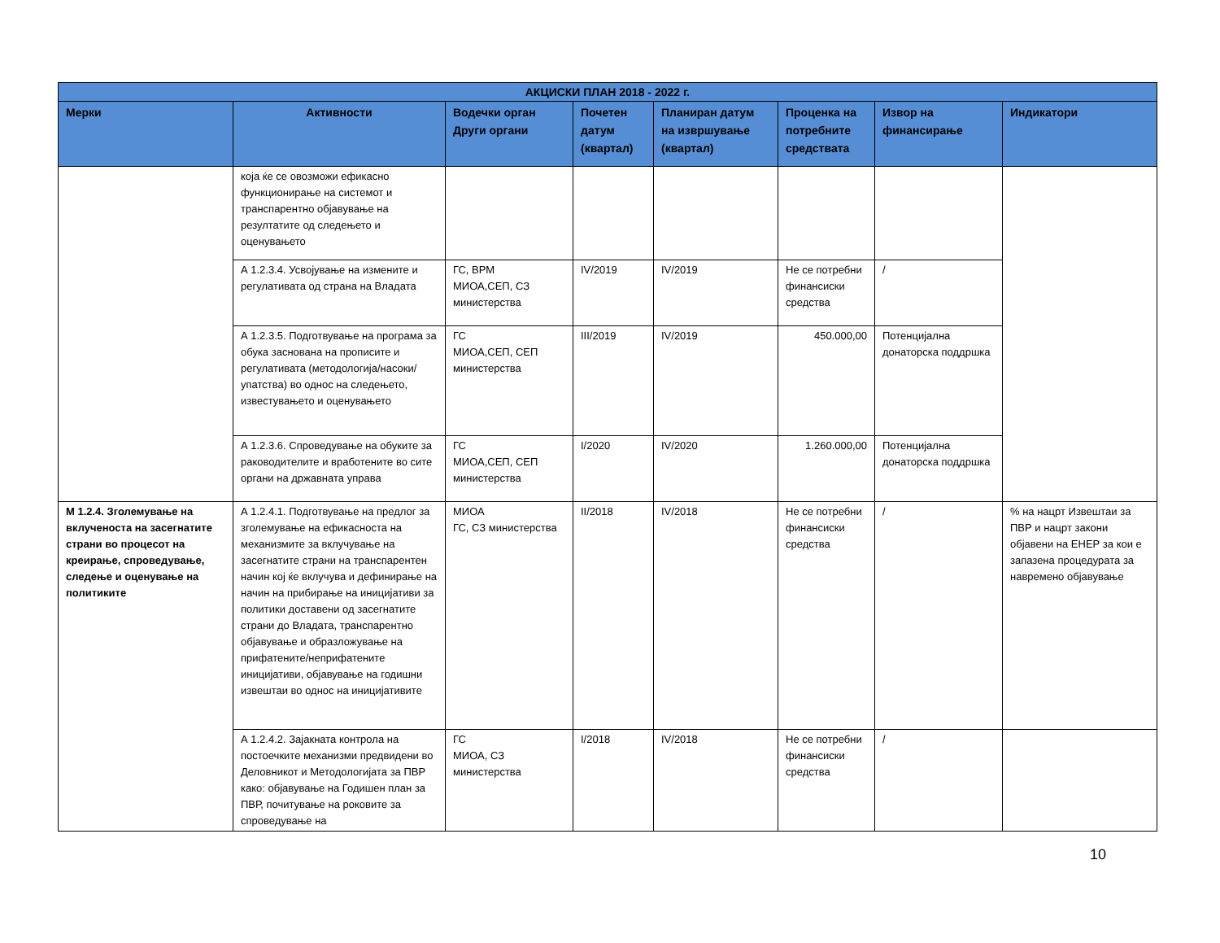| АКЦИСКИ ПЛАН 2018 - 2022 г. | | | | | | | |
| --- | --- | --- | --- | --- | --- | --- | --- |
| Мерки | Активности | Водечки орган Други органи | Почетен датум (квартал) | Планиран датум на извршување (квартал) | Проценка на потребните средствата | Извор на финансирање | Индикатори |
| | која ќе се овозможи ефикасно функционирање на системот и транспарентно објавување на резултатите од следењето и оценувањето | | | | | | |
| | А 1.2.3.4. Усвојување на измените и регулативата од страна на Владата | ГС, ВРМ МИОА,СЕП, СЗ министерства | IV/2019 | IV/2019 | Не се потребни финансиски средства | / | |
| | А 1.2.3.5. Подготвување на програма за обука заснована на прописите и регулативата (методологија/насоки/упатства) во однос на следењето, известувањето и оценувањето | ГС МИОА,СЕП, СЕП министерства | III/2019 | IV/2019 | 450.000,00 | Потенцијална донаторска поддршка | |
| | А 1.2.3.6. Спроведување на обуките за раководителите и вработените во сите органи на државната управа | ГС МИОА,СЕП, СЕП министерства | I/2020 | IV/2020 | 1.260.000,00 | Потенцијална донаторска поддршка | |
| М 1.2.4. Зголемување на вклученоста на засегнатите страни во процесот на креирање, спроведување, следење и оценување на политиките | А 1.2.4.1. Подготвување на предлог за зголемување на ефикасноста на механизмите за вклучување на засегнатите страни на транспарентен начин кој ќе вклучува и дефинирање на начин на прибирање на иницијативи за политики доставени од засегнатите страни до Владата, транспарентно објавување и образложување на прифатените/неприфатените иницијативи, објавување на годишни извештаи во однос на иницијативите | МИОА ГС, СЗ министерства | II/2018 | IV/2018 | Не се потребни финансиски средства | / | % на нацрт Извештаи за ПВР и нацрт закони објавени на ЕНЕР за кои е запазена процедурата за навремено објавување |
| | А 1.2.4.2. Зајакната контрола на постоечките механизми предвидени во Деловникот и Методологијата за ПВР како: објавување на Годишен план за ПВР, почитување на роковите за спроведување на | ГС МИОА, СЗ министерства | I/2018 | IV/2018 | Не се потребни финансиски средства | / | |
10